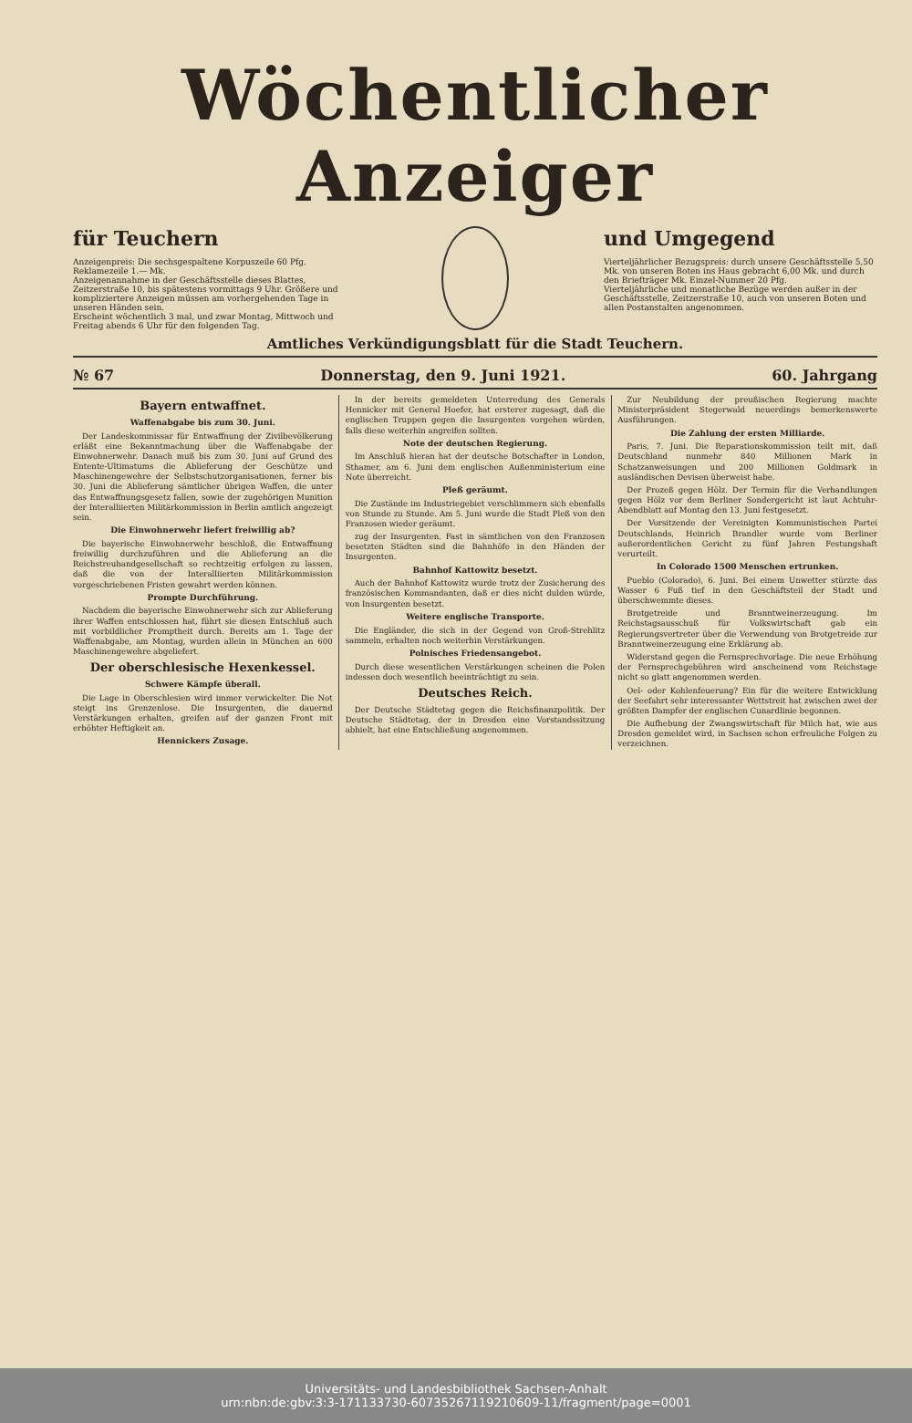Wöchentlicher Anzeiger
für Teuchern
Anzeigenpreis: Die sechsgespaltene Korpuszeile 60 Pfg. Reklamezeile 1.— Mk.
Anzeigenannahme in der Geschäftsstelle dieses Blattes, Zeitzerstraße 10, bis spätestens vormittags 9 Uhr. Größere und kompliziertere Anzeigen müssen am vorhergehenden Tage in unseren Händen sein.
Erscheint wöchentlich 3 mal, und zwar Montag, Mittwoch und Freitag abends 6 Uhr für den folgenden Tag.
und Umgegend
Vierteljährlicher Bezugspreis: durch unsere Geschäftsstelle 5,50 Mk. von unseren Boten ins Haus gebracht 6,00 Mk. und durch den Briefträger Mk. Einzel-Nummer 20 Pfg.
Vierteljährliche und monatliche Bezüge werden außer in der Geschäftsstelle, Zeitzerstraße 10, auch von unseren Boten und allen Postanstalten angenommen.
Amtliches Verkündigungsblatt für die Stadt Teuchern.
№ 67 Donnerstag, den 9. Juni 1921. 60. Jahrgang
Bayern entwaffnet.
Waffenabgabe bis zum 30. Juni.
Der Landeskommissar für Entwaffnung der Zivilbevölkerung erläßt eine Bekanntmachung über die Waffenabgabe der Einwohnerwehr. Danach muß bis zum 30. Juni auf Grund des Entente-Ultimatums die Ablieferung der Geschütze und Maschinengewehre der Selbstschutzorganisationen, ferner bis 30. Juni die Ablieferung sämtlicher übrigen Waffen, die unter das Entwaffnungsgesetz fallen, sowie der zugehörigen Munition der Interalliierten Militärkommission in Berlin amtlich angezeigt sein.
Die Einwohnerwehr liefert freiwillig ab?
Die bayerische Einwohnerwehr beschloß, die Entwaffnung freiwillig durchzuführen und die Ablieferung an die Reichstreuhandgesellschaft so rechtzeitig erfolgen zu lassen, daß die von der Interalliierten Militärkommission vorgeschriebenen Fristen gewahrt werden können.
Prompte Durchführung.
Nachdem die bayerische Einwohnerwehr sich zur Ablieferung ihrer Waffen entschlossen hat, führt sie diesen Entschluß auch mit vorbildlicher Promptheit durch. Bereits am 1. Tage der Waffenabgabe, am Montag, wurden allein in München an 600 Maschinengewehre abgeliefert.
Der oberschlesische Hexenkessel.
Schwere Kämpfe überall.
Die Lage in Oberschlesien wird immer verwickelter. Die Not steigt ins Grenzenlose. Die Insurgenten, die dauernd Verstärkungen erhalten, greifen auf der ganzen Front mit erhöhter Heftigkeit an.
Hennickers Zusage.
In der bereits gemeldeten Unterredung des Generals Hennicker mit General Hoefer, hat ersterer zugesagt, daß die englischen Truppen gegen die Insurgenten vorgehen würden, falls diese weiterhin angreifen sollten.
Note der deutschen Regierung.
Im Anschluß hieran hat der deutsche Botschafter in London, Sthamer, am 6. Juni dem englischen Außenministerium eine Note überreicht.
Pleß geräumt.
Die Zustände im Industriegebiet verschlimmern sich ebenfalls von Stunde zu Stunde. Am 5. Juni wurde die Stadt Pleß von den Franzosen wieder geräumt.
zug der Insurgenten. Fast in sämtlichen von den Franzosen besetzten Städten sind die Bahnhöfe in den Händen der Insurgenten.
Bahnhof Kattowitz besetzt.
Auch der Bahnhof Kattowitz wurde trotz der Zusicherung des französischen Kommandanten, daß er dies nicht dulden würde, von Insurgenten besetzt.
Weitere englische Transporte.
Die Engländer, die sich in der Gegend von Groß-Strehlitz sammeln, erhalten noch weiterhin Verstärkungen.
Polnisches Friedensangebot.
Durch diese wesentlichen Verstärkungen scheinen die Polen indessen doch wesentlich beeinträchtigt zu sein.
Deutsches Reich.
Der Deutsche Städtetag gegen die Reichsfinanzpolitik. Der Deutsche Städtetag, der in Dresden eine Vorstandssitzung abhielt, hat eine Entschließung angenommen.
Zur Neubildung der preußischen Regierung machte Ministerpräsident Stegerwald neuerdings bemerkenswerte Ausführungen.
Die Zahlung der ersten Milliarde.
Paris, 7. Juni. Die Reparationskommission teilt mit, daß Deutschland nunmehr 840 Millionen Mark in Schatzanweisungen und 200 Millionen Goldmark in ausländischen Devisen überweist habe.
Der Prozeß gegen Hölz. Der Termin für die Verhandlungen gegen Hölz vor dem Berliner Sondergericht ist laut Achtuhr-Abendblatt auf Montag den 13. Juni festgesetzt.
Der Vorsitzende der Vereinigten Kommunistischen Partei Deutschlands, Heinrich Brandler wurde vom Berliner außerordentlichen Gericht zu fünf Jahren Festungshaft verurteilt.
In Colorado 1500 Menschen ertrunken.
Pueblo (Colorado), 6. Juni. Bei einem Unwetter stürzte das Wasser 6 Fuß tief in den Geschäftsteil der Stadt und überschwemmte dieses.
Brotgetreide und Branntweinerzeugung. Im Reichstagsausschuß für Volkswirtschaft gab ein Regierungsvertreter über die Verwendung von Brotgetreide zur Branntweinerzeugung eine Erklärung ab.
Widerstand gegen die Fernsprechvorlage. Die neue Erhöhung der Fernsprechgebühren wird anscheinend vom Reichstage nicht so glatt angenommen werden.
Oel- oder Kohlenfeuerung? Ein für die weitere Entwicklung der Seefahrt sehr interessanter Wettstreit hat zwischen zwei der größten Dampfer der englischen Cunardlinie begonnen.
Die Aufhebung der Zwangswirtschaft für Milch hat, wie aus Dresden gemeldet wird, in Sachsen schon erfreuliche Folgen zu verzeichnen.
Universitäts- und Landesbibliothek Sachsen-Anhalt
urn:nbn:de:gbv:3:3-171133730-607352671192106​09-11/fragment/page=0001